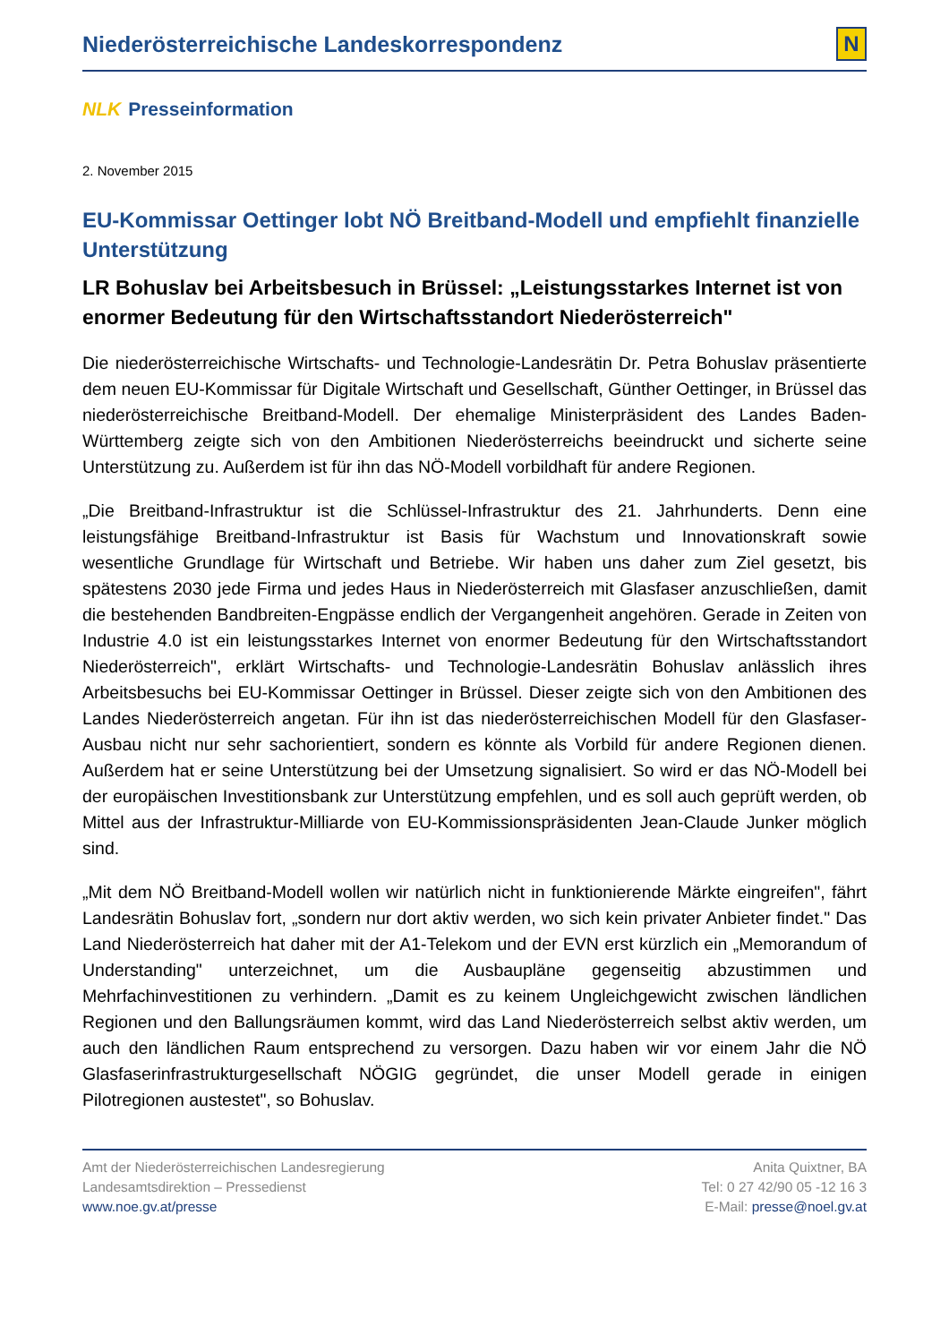Niederösterreichische Landeskorrespondenz
N
NLK Presseinformation
2. November 2015
EU-Kommissar Oettinger lobt NÖ Breitband-Modell und empfiehlt finanzielle Unterstützung
LR Bohuslav bei Arbeitsbesuch in Brüssel: „Leistungsstarkes Internet ist von enormer Bedeutung für den Wirtschaftsstandort Niederösterreich"
Die niederösterreichische Wirtschafts- und Technologie-Landesrätin Dr. Petra Bohuslav präsentierte dem neuen EU-Kommissar für Digitale Wirtschaft und Gesellschaft, Günther Oettinger, in Brüssel das niederösterreichische Breitband-Modell. Der ehemalige Ministerpräsident des Landes Baden-Württemberg zeigte sich von den Ambitionen Niederösterreichs beeindruckt und sicherte seine Unterstützung zu. Außerdem ist für ihn das NÖ-Modell vorbildhaft für andere Regionen.
„Die Breitband-Infrastruktur ist die Schlüssel-Infrastruktur des 21. Jahrhunderts. Denn eine leistungsfähige Breitband-Infrastruktur ist Basis für Wachstum und Innovationskraft sowie wesentliche Grundlage für Wirtschaft und Betriebe. Wir haben uns daher zum Ziel gesetzt, bis spätestens 2030 jede Firma und jedes Haus in Niederösterreich mit Glasfaser anzuschließen, damit die bestehenden Bandbreiten-Engpässe endlich der Vergangenheit angehören. Gerade in Zeiten von Industrie 4.0 ist ein leistungsstarkes Internet von enormer Bedeutung für den Wirtschaftsstandort Niederösterreich", erklärt Wirtschafts- und Technologie-Landesrätin Bohuslav anlässlich ihres Arbeitsbesuchs bei EU-Kommissar Oettinger in Brüssel. Dieser zeigte sich von den Ambitionen des Landes Niederösterreich angetan. Für ihn ist das niederösterreichischen Modell für den Glasfaser-Ausbau nicht nur sehr sachorientiert, sondern es könnte als Vorbild für andere Regionen dienen. Außerdem hat er seine Unterstützung bei der Umsetzung signalisiert. So wird er das NÖ-Modell bei der europäischen Investitionsbank zur Unterstützung empfehlen, und es soll auch geprüft werden, ob Mittel aus der Infrastruktur-Milliarde von EU-Kommissionspräsidenten Jean-Claude Junker möglich sind.
„Mit dem NÖ Breitband-Modell wollen wir natürlich nicht in funktionierende Märkte eingreifen", fährt Landesrätin Bohuslav fort, „sondern nur dort aktiv werden, wo sich kein privater Anbieter findet." Das Land Niederösterreich hat daher mit der A1-Telekom und der EVN erst kürzlich ein „Memorandum of Understanding" unterzeichnet, um die Ausbaupläne gegenseitig abzustimmen und Mehrfachinvestitionen zu verhindern. „Damit es zu keinem Ungleichgewicht zwischen ländlichen Regionen und den Ballungsräumen kommt, wird das Land Niederösterreich selbst aktiv werden, um auch den ländlichen Raum entsprechend zu versorgen. Dazu haben wir vor einem Jahr die NÖ Glasfaserinfrastrukturgesellschaft NÖGIG gegründet, die unser Modell gerade in einigen Pilotregionen austestet", so Bohuslav.
Amt der Niederösterreichischen Landesregierung
Landesamtsdirektion – Pressedienst
www.noe.gv.at/presse
Anita Quixtner, BA
Tel: 0 27 42/90 05 -12 16 3
E-Mail: presse@noel.gv.at